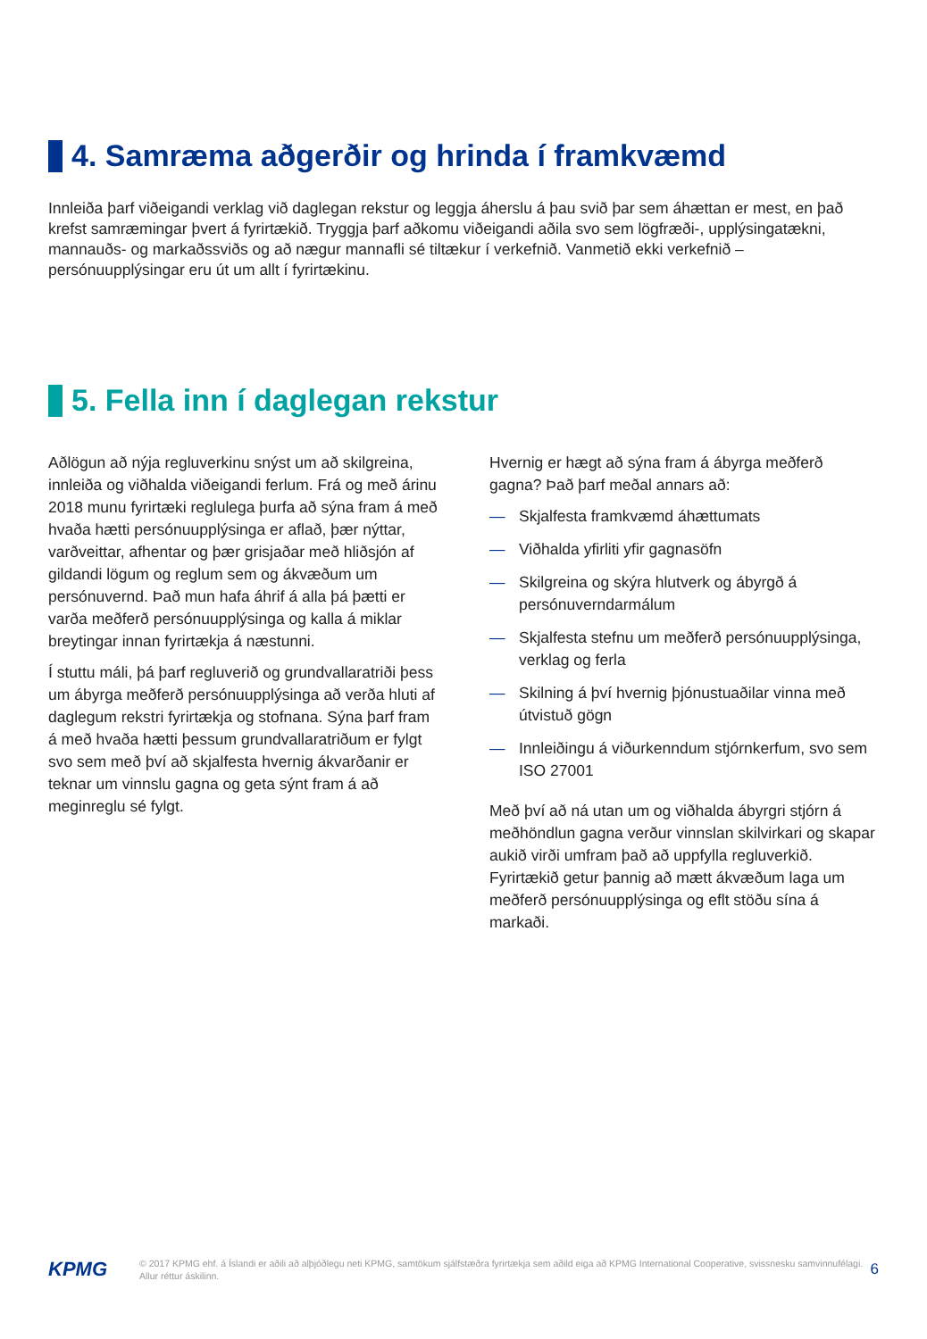4. Samræma aðgerðir og hrinda í framkvæmd
Innleiða þarf viðeigandi verklag við daglegan rekstur og leggja áherslu á þau svið þar sem áhættan er mest, en það krefst samræmingar þvert á fyrirtækið. Tryggja þarf aðkomu viðeigandi aðila svo sem lögfræði-, upplýsingatækni, mannauðs- og markaðssviðs og að nægur mannafli sé tiltækur í verkefnið. Vanmetið ekki verkefnið – persónuupplýsingar eru út um allt í fyrirtækinu.
5. Fella inn í daglegan rekstur
Aðlögun að nýja regluverkinu snýst um að skilgreina, innleiða og viðhalda viðeigandi ferlum. Frá og með árinu 2018 munu fyrirtæki reglulega þurfa að sýna fram á með hvaða hætti persónuupplýsinga er aflað, þær nýttar, varðveittar, afhentar og þær grisjaðar með hliðsjón af gildandi lögum og reglum sem og ákvæðum um persónuvernd. Það mun hafa áhrif á alla þá þætti er varða meðferð persónuupplýsinga og kalla á miklar breytingar innan fyrirtækja á næstunni.
Í stuttu máli, þá þarf regluverið og grundvallaratriði þess um ábyrga meðferð persónuupplýsinga að verða hluti af daglegum rekstri fyrirtækja og stofnana. Sýna þarf fram á með hvaða hætti þessum grundvallaratriðum er fylgt svo sem með því að skjalfesta hvernig ákvarðanir er teknar um vinnslu gagna og geta sýnt fram á að meginreglu sé fylgt.
Hvernig er hægt að sýna fram á ábyrga meðferð gagna? Það þarf meðal annars að:
— Skjalfesta framkvæmd áhættumats
— Viðhalda yfirliti yfir gagnasöfn
— Skilgreina og skýra hlutverk og ábyrgð á persónuverndarmálum
— Skjalfesta stefnu um meðferð persónuupplýsinga, verklag og ferla
— Skilning á því hvernig þjónustuaðilar vinna með útvistuð gögn
— Innleiðingu á viðurkenndum stjórnkerfum, svo sem ISO 27001
Með því að ná utan um og viðhalda ábyrgri stjórn á meðhöndlun gagna verður vinnslan skilvirkari og skapar aukið virði umfram það að uppfylla regluverkið. Fyrirtækið getur þannig að mætt ákvæðum laga um meðferð persónuupplýsinga og eflt stöðu sína á markaði.
KPMG
© 2017 KPMG ehf. á Íslandi er aðili að alþjóðlegu neti KPMG, samtökum sjálfstæðra fyrirtækja sem aðild eiga að KPMG International Cooperative, svissnesku samvinnufélagi. Allur réttur áskilinn.
6